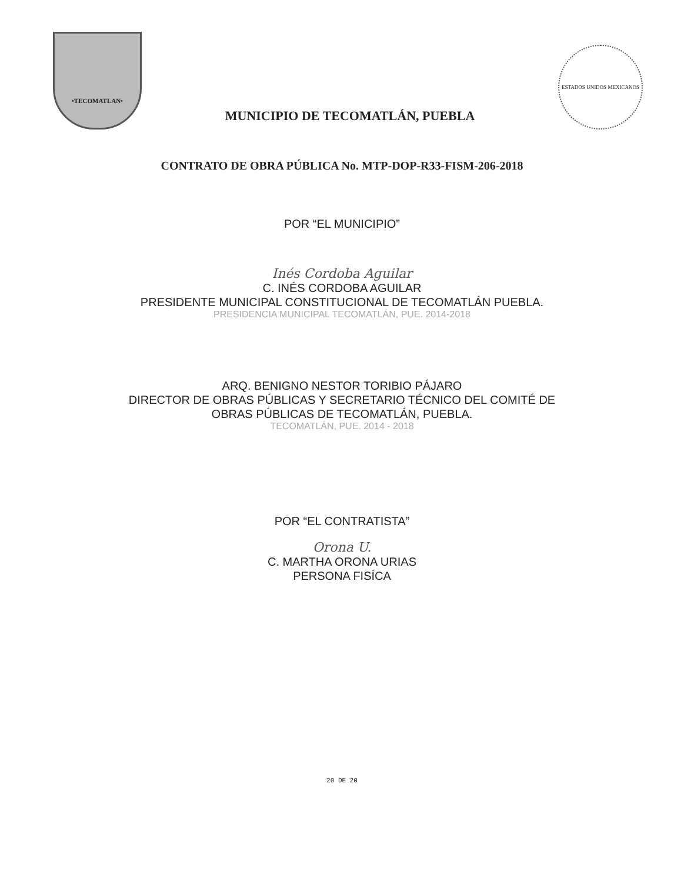•TECOMATLAN•
MUNICIPIO DE TECOMATLÁN, PUEBLA
ESTADOS UNIDOS MEXICANOS
CONTRATO DE OBRA PÚBLICA No. MTP-DOP-R33-FISM-206-2018
POR “EL MUNICIPIO”
Inés Cordoba Aguilar
C. INÉS CORDOBA AGUILAR
PRESIDENTE MUNICIPAL CONSTITUCIONAL DE TECOMATLÁN PUEBLA.
PRESIDENCIA MUNICIPAL TECOMATLÁN, PUE. 2014-2018
ARQ. BENIGNO NESTOR TORIBIO PÁJARO
DIRECTOR DE OBRAS PÚBLICAS Y SECRETARIO TÉCNICO DEL COMITÉ DE
OBRAS PÚBLICAS DE TECOMATLÁN, PUEBLA.
TECOMATLÁN, PUE. 2014 - 2018
POR “EL CONTRATISTA”
Orona U.
C. MARTHA ORONA URIAS
PERSONA FISÍCA
20 DE 20